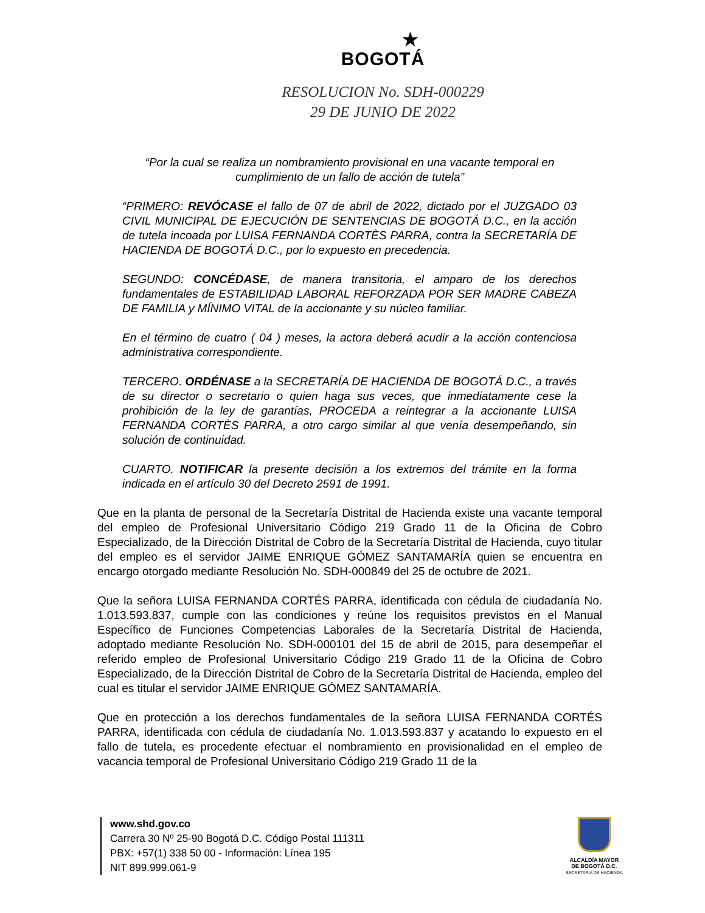★
BOGOTÁ
RESOLUCION No. SDH-000229
29 DE JUNIO DE 2022
“Por la cual se realiza un nombramiento provisional en una vacante temporal en cumplimiento de un fallo de acción de tutela”
“PRIMERO: REVÓCASE el fallo de 07 de abril de 2022, dictado por el JUZGADO 03 CIVIL MUNICIPAL DE EJECUCIÓN DE SENTENCIAS DE BOGOTÁ D.C., en la acción de tutela incoada por LUISA FERNANDA CORTÈS PARRA, contra la SECRETARÍA DE HACIENDA DE BOGOTÁ D.C., por lo expuesto en precedencia.
SEGUNDO: CONCÉDASE, de manera transitoria, el amparo de los derechos fundamentales de ESTABILIDAD LABORAL REFORZADA POR SER MADRE CABEZA DE FAMILIA y MÍNIMO VITAL de la accionante y su núcleo familiar.
En el término de cuatro ( 04 ) meses, la actora deberá acudir a la acción contenciosa administrativa correspondiente.
TERCERO. ORDÉNASE a la SECRETARÍA DE HACIENDA DE BOGOTÁ D.C., a través de su director o secretario o quien haga sus veces, que inmediatamente cese la prohibición de la ley de garantías, PROCEDA a reintegrar a la accionante LUISA FERNANDA CORTÈS PARRA, a otro cargo similar al que venía desempeñando, sin solución de continuidad.
CUARTO. NOTIFICAR la presente decisión a los extremos del trámite en la forma indicada en el artículo 30 del Decreto 2591 de 1991.
Que en la planta de personal de la Secretaría Distrital de Hacienda existe una vacante temporal del empleo de Profesional Universitario Código 219 Grado 11 de la Oficina de Cobro Especializado, de la Dirección Distrital de Cobro de la Secretaría Distrital de Hacienda, cuyo titular del empleo es el servidor JAIME ENRIQUE GÓMEZ SANTAMARÍA quien se encuentra en encargo otorgado mediante Resolución No. SDH-000849 del 25 de octubre de 2021.
Que la señora LUISA FERNANDA CORTÉS PARRA, identificada con cédula de ciudadanía No. 1.013.593.837, cumple con las condiciones y reúne los requisitos previstos en el Manual Específico de Funciones Competencias Laborales de la Secretaría Distrital de Hacienda, adoptado mediante Resolución No. SDH-000101 del 15 de abril de 2015, para desempeñar el referido empleo de Profesional Universitario Código 219 Grado 11 de la Oficina de Cobro Especializado, de la Dirección Distrital de Cobro de la Secretaría Distrital de Hacienda, empleo del cual es titular el servidor JAIME ENRIQUE GÓMEZ SANTAMARÍA.
Que en protección a los derechos fundamentales de la señora LUISA FERNANDA CORTÉS PARRA, identificada con cédula de ciudadanía No. 1.013.593.837 y acatando lo expuesto en el fallo de tutela, es procedente efectuar el nombramiento en provisionalidad en el empleo de vacancia temporal de Profesional Universitario Código 219 Grado 11 de la
www.shd.gov.co
Carrera 30 Nº 25-90 Bogotá D.C. Código Postal 111311
PBX: +57(1) 338 50 00 - Información: Línea 195
NIT 899.999.061-9
ALCALDÍA MAYOR
DE BOGOTÁ D.C.
SECRETARIA DE HACIENDA